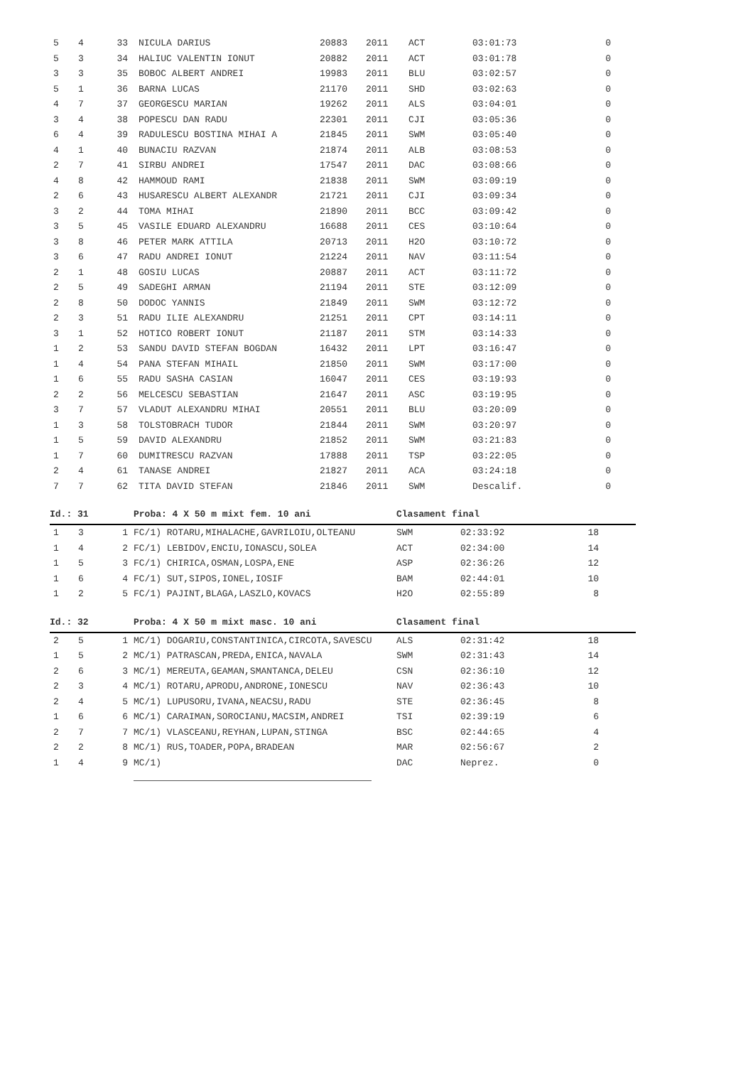| 5 | 4 | 33 | NICULA DARIUS | 20883 | 2011 | ACT | 03:01:73 | 0 |
| 5 | 3 | 34 | HALIUC VALENTIN IONUT | 20882 | 2011 | ACT | 03:01:78 | 0 |
| 3 | 3 | 35 | BOBOC ALBERT ANDREI | 19983 | 2011 | BLU | 03:02:57 | 0 |
| 5 | 1 | 36 | BARNA LUCAS | 21170 | 2011 | SHD | 03:02:63 | 0 |
| 4 | 7 | 37 | GEORGESCU MARIAN | 19262 | 2011 | ALS | 03:04:01 | 0 |
| 3 | 4 | 38 | POPESCU DAN RADU | 22301 | 2011 | CJI | 03:05:36 | 0 |
| 6 | 4 | 39 | RADULESCU BOSTINA MIHAI A | 21845 | 2011 | SWM | 03:05:40 | 0 |
| 4 | 1 | 40 | BUNACIU RAZVAN | 21874 | 2011 | ALB | 03:08:53 | 0 |
| 2 | 7 | 41 | SIRBU ANDREI | 17547 | 2011 | DAC | 03:08:66 | 0 |
| 4 | 8 | 42 | HAMMOUD RAMI | 21838 | 2011 | SWM | 03:09:19 | 0 |
| 2 | 6 | 43 | HUSARESCU ALBERT ALEXANDR | 21721 | 2011 | CJI | 03:09:34 | 0 |
| 3 | 2 | 44 | TOMA MIHAI | 21890 | 2011 | BCC | 03:09:42 | 0 |
| 3 | 5 | 45 | VASILE EDUARD ALEXANDRU | 16688 | 2011 | CES | 03:10:64 | 0 |
| 3 | 8 | 46 | PETER MARK ATTILA | 20713 | 2011 | H2O | 03:10:72 | 0 |
| 3 | 6 | 47 | RADU ANDREI IONUT | 21224 | 2011 | NAV | 03:11:54 | 0 |
| 2 | 1 | 48 | GOSIU LUCAS | 20887 | 2011 | ACT | 03:11:72 | 0 |
| 2 | 5 | 49 | SADEGHI ARMAN | 21194 | 2011 | STE | 03:12:09 | 0 |
| 2 | 8 | 50 | DODOC YANNIS | 21849 | 2011 | SWM | 03:12:72 | 0 |
| 2 | 3 | 51 | RADU ILIE ALEXANDRU | 21251 | 2011 | CPT | 03:14:11 | 0 |
| 3 | 1 | 52 | HOTICO ROBERT IONUT | 21187 | 2011 | STM | 03:14:33 | 0 |
| 1 | 2 | 53 | SANDU DAVID STEFAN BOGDAN | 16432 | 2011 | LPT | 03:16:47 | 0 |
| 1 | 4 | 54 | PANA STEFAN MIHAIL | 21850 | 2011 | SWM | 03:17:00 | 0 |
| 1 | 6 | 55 | RADU SASHA CASIAN | 16047 | 2011 | CES | 03:19:93 | 0 |
| 2 | 2 | 56 | MELCESCU SEBASTIAN | 21647 | 2011 | ASC | 03:19:95 | 0 |
| 3 | 7 | 57 | VLADUT ALEXANDRU MIHAI | 20551 | 2011 | BLU | 03:20:09 | 0 |
| 1 | 3 | 58 | TOLSTOBRACH TUDOR | 21844 | 2011 | SWM | 03:20:97 | 0 |
| 1 | 5 | 59 | DAVID ALEXANDRU | 21852 | 2011 | SWM | 03:21:83 | 0 |
| 1 | 7 | 60 | DUMITRESCU RAZVAN | 17888 | 2011 | TSP | 03:22:05 | 0 |
| 2 | 4 | 61 | TANASE ANDREI | 21827 | 2011 | ACA | 03:24:18 | 0 |
| 7 | 7 | 62 | TITA DAVID STEFAN | 21846 | 2011 | SWM | Descalif. | 0 |
Id.: 31 Proba: 4 X 50 m mixt fem. 10 ani Clasament final
| 1 | 3 | 1 | FC/1) ROTARU,MIHALACHE,GAVRILOIU,OLTEANU | SWM | 02:33:92 | 18 |
| 1 | 4 | 2 | FC/1) LEBIDOV,ENCIU,IONASCU,SOLEA | ACT | 02:34:00 | 14 |
| 1 | 5 | 3 | FC/1) CHIRICA,OSMAN,LOSPA,ENE | ASP | 02:36:26 | 12 |
| 1 | 6 | 4 | FC/1) SUT,SIPOS,IONEL,IOSIF | BAM | 02:44:01 | 10 |
| 1 | 2 | 5 | FC/1) PAJINT,BLAGA,LASZLO,KOVACS | H2O | 02:55:89 | 8 |
Id.: 32 Proba: 4 X 50 m mixt masc. 10 ani Clasament final
| 2 | 5 | 1 | MC/1) DOGARIU,CONSTANTINICA,CIRCOTA,SAVESCU | ALS | 02:31:42 | 18 |
| 1 | 5 | 2 | MC/1) PATRASCAN,PREDA,ENICA,NAVALA | SWM | 02:31:43 | 14 |
| 2 | 6 | 3 | MC/1) MEREUTA,GEAMAN,SMANTANCA,DELEU | CSN | 02:36:10 | 12 |
| 2 | 3 | 4 | MC/1) ROTARU,APRODU,ANDRONE,IONESCU | NAV | 02:36:43 | 10 |
| 2 | 4 | 5 | MC/1) LUPUSORU,IVANA,NEACSU,RADU | STE | 02:36:45 | 8 |
| 1 | 6 | 6 | MC/1) CARAIMAN,SOROCIANU,MACSIM,ANDREI | TSI | 02:39:19 | 6 |
| 2 | 7 | 7 | MC/1) VLASCEANU,REYHAN,LUPAN,STINGA | BSC | 02:44:65 | 4 |
| 2 | 2 | 8 | MC/1) RUS,TOADER,POPA,BRADEAN | MAR | 02:56:67 | 2 |
| 1 | 4 | 9 | MC/1) | DAC | Neprez. | 0 |